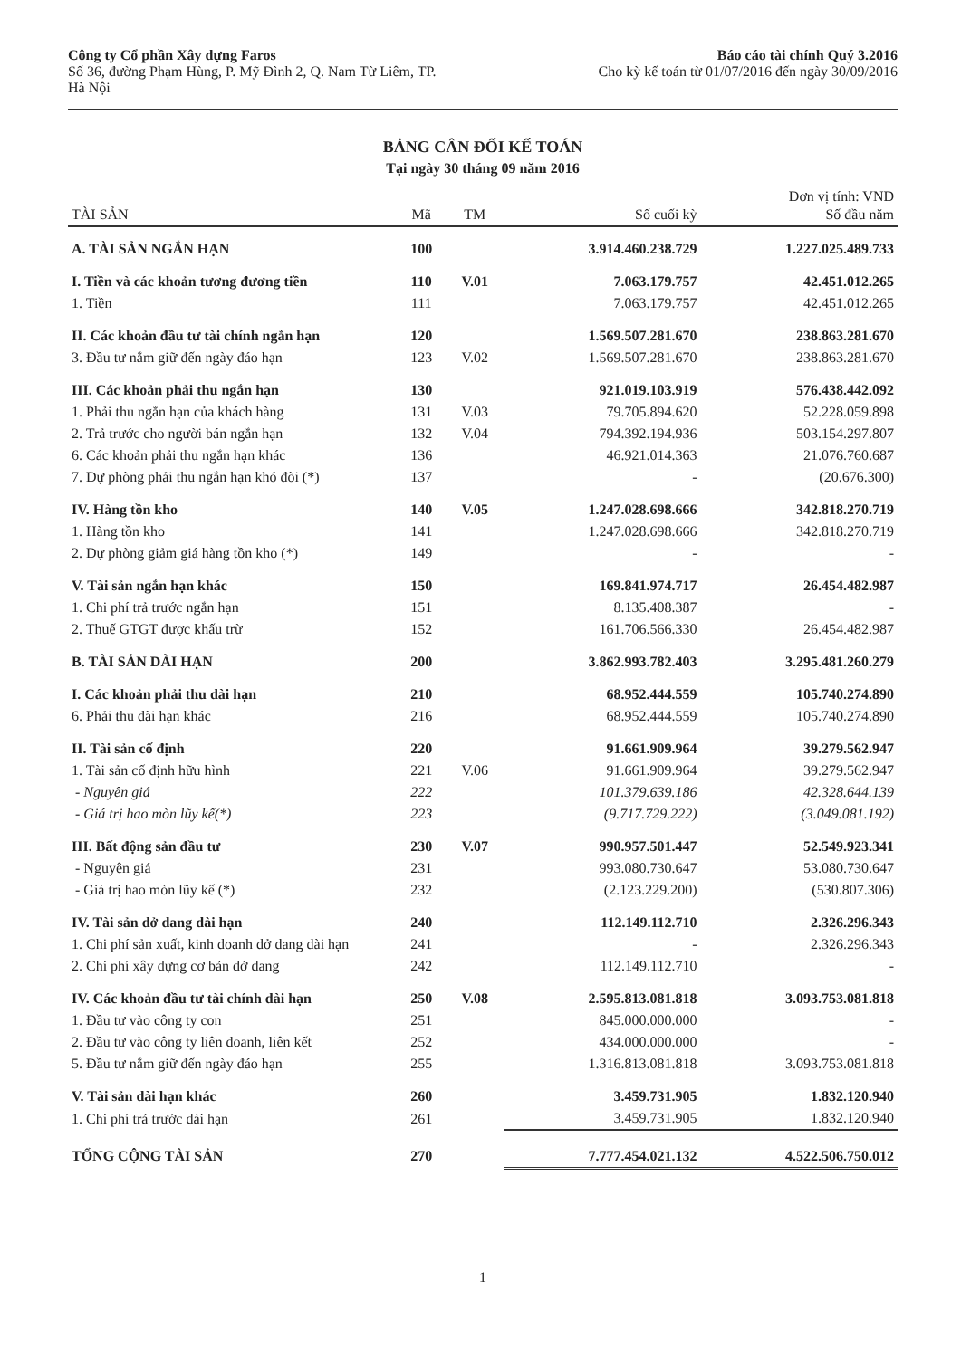Công ty Cổ phần Xây dựng Faros
Số 36, đường Phạm Hùng, P. Mỹ Đình 2, Q. Nam Từ Liêm, TP.
Hà Nội
Báo cáo tài chính Quý 3.2016
Cho kỳ kế toán từ 01/07/2016 đến ngày 30/09/2016
BẢNG CÂN ĐỐI KẾ TOÁN
Tại ngày 30 tháng 09 năm 2016
| TÀI SẢN | Mã | TM | Số cuối kỳ | Đơn vị tính: VND Số đầu năm |
| --- | --- | --- | --- | --- |
| A. TÀI SẢN NGẮN HẠN | 100 | | 3.914.460.238.729 | 1.227.025.489.733 |
| I. Tiền và các khoản tương đương tiền | 110 | V.01 | 7.063.179.757 | 42.451.012.265 |
| 1. Tiền | 111 | | 7.063.179.757 | 42.451.012.265 |
| II. Các khoản đầu tư tài chính ngắn hạn | 120 | | 1.569.507.281.670 | 238.863.281.670 |
| 3. Đầu tư nắm giữ đến ngày đáo hạn | 123 | V.02 | 1.569.507.281.670 | 238.863.281.670 |
| III. Các khoản phải thu ngắn hạn | 130 | | 921.019.103.919 | 576.438.442.092 |
| 1. Phải thu ngắn hạn của khách hàng | 131 | V.03 | 79.705.894.620 | 52.228.059.898 |
| 2. Trả trước cho người bán ngắn hạn | 132 | V.04 | 794.392.194.936 | 503.154.297.807 |
| 6. Các khoản phải thu ngắn hạn khác | 136 | | 46.921.014.363 | 21.076.760.687 |
| 7. Dự phòng phải thu ngắn hạn khó đòi (*) | 137 | | - | (20.676.300) |
| IV. Hàng tồn kho | 140 | V.05 | 1.247.028.698.666 | 342.818.270.719 |
| 1. Hàng tồn kho | 141 | | 1.247.028.698.666 | 342.818.270.719 |
| 2. Dự phòng giảm giá hàng tồn kho (*) | 149 | | - | - |
| V. Tài sản ngắn hạn khác | 150 | | 169.841.974.717 | 26.454.482.987 |
| 1. Chi phí trả trước ngắn hạn | 151 | | 8.135.408.387 | - |
| 2. Thuế GTGT được khấu trừ | 152 | | 161.706.566.330 | 26.454.482.987 |
| B. TÀI SẢN DÀI HẠN | 200 | | 3.862.993.782.403 | 3.295.481.260.279 |
| I. Các khoản phải thu dài hạn | 210 | | 68.952.444.559 | 105.740.274.890 |
| 6. Phải thu dài hạn khác | 216 | | 68.952.444.559 | 105.740.274.890 |
| II. Tài sản cố định | 220 | | 91.661.909.964 | 39.279.562.947 |
| 1. Tài sản cố định hữu hình | 221 | V.06 | 91.661.909.964 | 39.279.562.947 |
| - Nguyên giá | 222 | | 101.379.639.186 | 42.328.644.139 |
| - Giá trị hao mòn lũy kế(*) | 223 | | (9.717.729.222) | (3.049.081.192) |
| III. Bất động sản đầu tư | 230 | V.07 | 990.957.501.447 | 52.549.923.341 |
| - Nguyên giá | 231 | | 993.080.730.647 | 53.080.730.647 |
| - Giá trị hao mòn lũy kế (*) | 232 | | (2.123.229.200) | (530.807.306) |
| IV. Tài sản dở dang dài hạn | 240 | | 112.149.112.710 | 2.326.296.343 |
| 1. Chi phí sản xuất, kinh doanh dở dang dài hạn | 241 | | - | 2.326.296.343 |
| 2. Chi phí xây dựng cơ bản dở dang | 242 | | 112.149.112.710 | - |
| IV. Các khoản đầu tư tài chính dài hạn | 250 | V.08 | 2.595.813.081.818 | 3.093.753.081.818 |
| 1. Đầu tư vào công ty con | 251 | | 845.000.000.000 | - |
| 2. Đầu tư vào công ty liên doanh, liên kết | 252 | | 434.000.000.000 | - |
| 5. Đầu tư nắm giữ đến ngày đáo hạn | 255 | | 1.316.813.081.818 | 3.093.753.081.818 |
| V. Tài sản dài hạn khác | 260 | | 3.459.731.905 | 1.832.120.940 |
| 1. Chi phí trả trước dài hạn | 261 | | 3.459.731.905 | 1.832.120.940 |
| TỔNG CỘNG TÀI SẢN | 270 | | 7.777.454.021.132 | 4.522.506.750.012 |
1